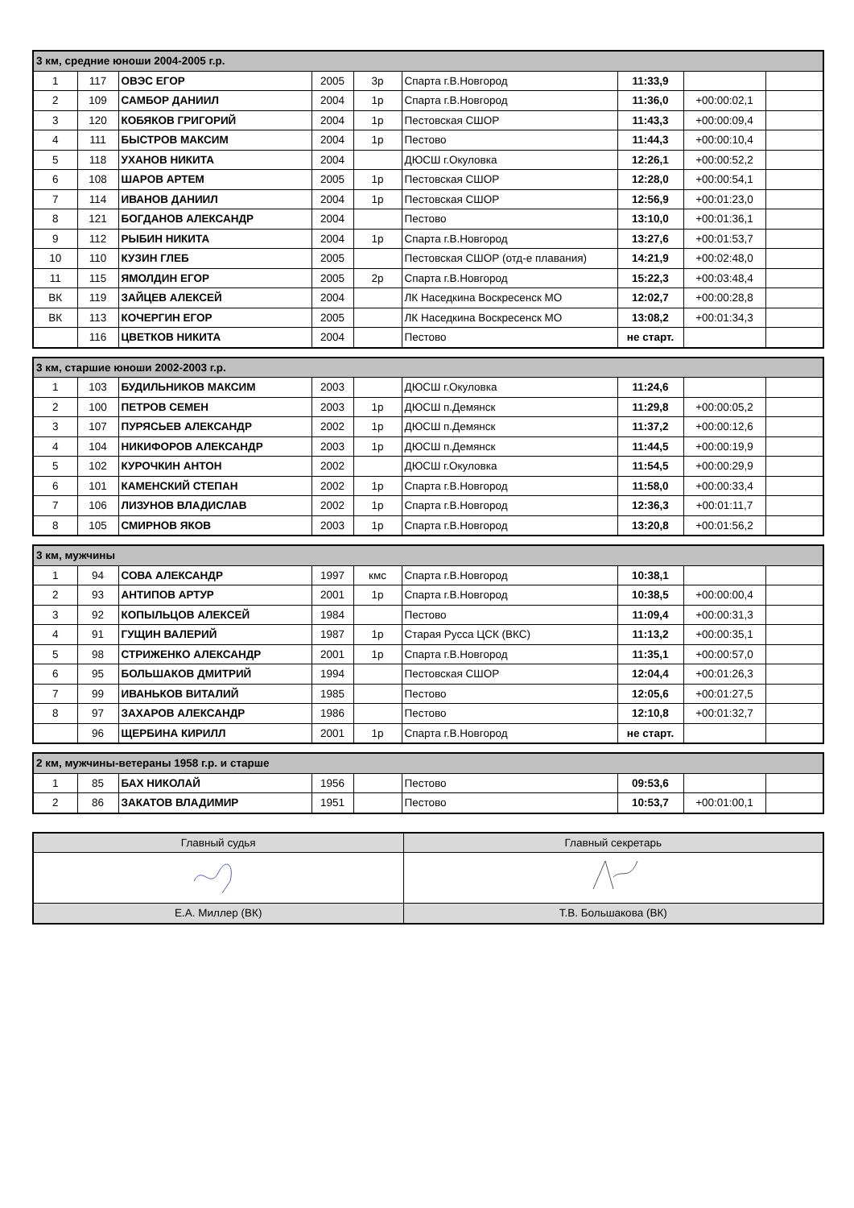| 3 км, средние юноши 2004-2005 г.р. | | | | | | | | |
| --- | --- | --- | --- | --- | --- | --- | --- | --- |
| 1 | 117 | ОВЭС ЕГОР | 2005 | 3р | Спарта г.В.Новгород | 11:33,9 | | |
| 2 | 109 | САМБОР ДАНИИЛ | 2004 | 1р | Спарта г.В.Новгород | 11:36,0 | +00:00:02,1 | |
| 3 | 120 | КОБЯКОВ ГРИГОРИЙ | 2004 | 1р | Пестовская СШОР | 11:43,3 | +00:00:09,4 | |
| 4 | 111 | БЫСТРОВ МАКСИМ | 2004 | 1р | Пестово | 11:44,3 | +00:00:10,4 | |
| 5 | 118 | УХАНОВ НИКИТА | 2004 | | ДЮСШ г.Окуловка | 12:26,1 | +00:00:52,2 | |
| 6 | 108 | ШАРОВ АРТЕМ | 2005 | 1р | Пестовская СШОР | 12:28,0 | +00:00:54,1 | |
| 7 | 114 | ИВАНОВ ДАНИИЛ | 2004 | 1р | Пестовская СШОР | 12:56,9 | +00:01:23,0 | |
| 8 | 121 | БОГДАНОВ АЛЕКСАНДР | 2004 | | Пестово | 13:10,0 | +00:01:36,1 | |
| 9 | 112 | РЫБИН НИКИТА | 2004 | 1р | Спарта г.В.Новгород | 13:27,6 | +00:01:53,7 | |
| 10 | 110 | КУЗИН ГЛЕБ | 2005 | | Пестовская СШОР (отд-е плавания) | 14:21,9 | +00:02:48,0 | |
| 11 | 115 | ЯМОЛДИН ЕГОР | 2005 | 2р | Спарта г.В.Новгород | 15:22,3 | +00:03:48,4 | |
| ВК | 119 | ЗАЙЦЕВ АЛЕКСЕЙ | 2004 | | ЛК Наседкина Воскресенск МО | 12:02,7 | +00:00:28,8 | |
| ВК | 113 | КОЧЕРГИН ЕГОР | 2005 | | ЛК Наседкина Воскресенск МО | 13:08,2 | +00:01:34,3 | |
| | 116 | ЦВЕТКОВ НИКИТА | 2004 | | Пестово | не старт. | | |
| 3 км, старшие юноши 2002-2003 г.р. | | | | | | | | |
| --- | --- | --- | --- | --- | --- | --- | --- | --- |
| 1 | 103 | БУДИЛЬНИКОВ МАКСИМ | 2003 | | ДЮСШ г.Окуловка | 11:24,6 | | |
| 2 | 100 | ПЕТРОВ СЕМЕН | 2003 | 1р | ДЮСШ п.Демянск | 11:29,8 | +00:00:05,2 | |
| 3 | 107 | ПУРЯСЬЕВ АЛЕКСАНДР | 2002 | 1р | ДЮСШ п.Демянск | 11:37,2 | +00:00:12,6 | |
| 4 | 104 | НИКИФОРОВ АЛЕКСАНДР | 2003 | 1р | ДЮСШ п.Демянск | 11:44,5 | +00:00:19,9 | |
| 5 | 102 | КУРОЧКИН АНТОН | 2002 | | ДЮСШ г.Окуловка | 11:54,5 | +00:00:29,9 | |
| 6 | 101 | КАМЕНСКИЙ СТЕПАН | 2002 | 1р | Спарта г.В.Новгород | 11:58,0 | +00:00:33,4 | |
| 7 | 106 | ЛИЗУНОВ ВЛАДИСЛАВ | 2002 | 1р | Спарта г.В.Новгород | 12:36,3 | +00:01:11,7 | |
| 8 | 105 | СМИРНОВ ЯКОВ | 2003 | 1р | Спарта г.В.Новгород | 13:20,8 | +00:01:56,2 | |
| 3 км, мужчины | | | | | | | | |
| --- | --- | --- | --- | --- | --- | --- | --- | --- |
| 1 | 94 | СОВА АЛЕКСАНДР | 1997 | кмс | Спарта г.В.Новгород | 10:38,1 | | |
| 2 | 93 | АНТИПОВ АРТУР | 2001 | 1р | Спарта г.В.Новгород | 10:38,5 | +00:00:00,4 | |
| 3 | 92 | КОПЫЛЬЦОВ АЛЕКСЕЙ | 1984 | | Пестово | 11:09,4 | +00:00:31,3 | |
| 4 | 91 | ГУЩИН ВАЛЕРИЙ | 1987 | 1р | Старая Русса ЦСК (ВКС) | 11:13,2 | +00:00:35,1 | |
| 5 | 98 | СТРИЖЕНКО АЛЕКСАНДР | 2001 | 1р | Спарта г.В.Новгород | 11:35,1 | +00:00:57,0 | |
| 6 | 95 | БОЛЬШАКОВ ДМИТРИЙ | 1994 | | Пестовская СШОР | 12:04,4 | +00:01:26,3 | |
| 7 | 99 | ИВАНЬКОВ ВИТАЛИЙ | 1985 | | Пестово | 12:05,6 | +00:01:27,5 | |
| 8 | 97 | ЗАХАРОВ АЛЕКСАНДР | 1986 | | Пестово | 12:10,8 | +00:01:32,7 | |
| | 96 | ЩЕРБИНА КИРИЛЛ | 2001 | 1р | Спарта г.В.Новгород | не старт. | | |
| 2 км, мужчины-ветераны 1958 г.р. и старше | | | | | | | | |
| --- | --- | --- | --- | --- | --- | --- | --- | --- |
| 1 | 85 | БАХ НИКОЛАЙ | 1956 | | Пестово | 09:53,6 | | |
| 2 | 86 | ЗАКАТОВ ВЛАДИМИР | 1951 | | Пестово | 10:53,7 | +00:01:00,1 | |
| Главный судья | Главный секретарь |
| Е.А. Миллер (ВК) | Т.В. Большакова (ВК) |